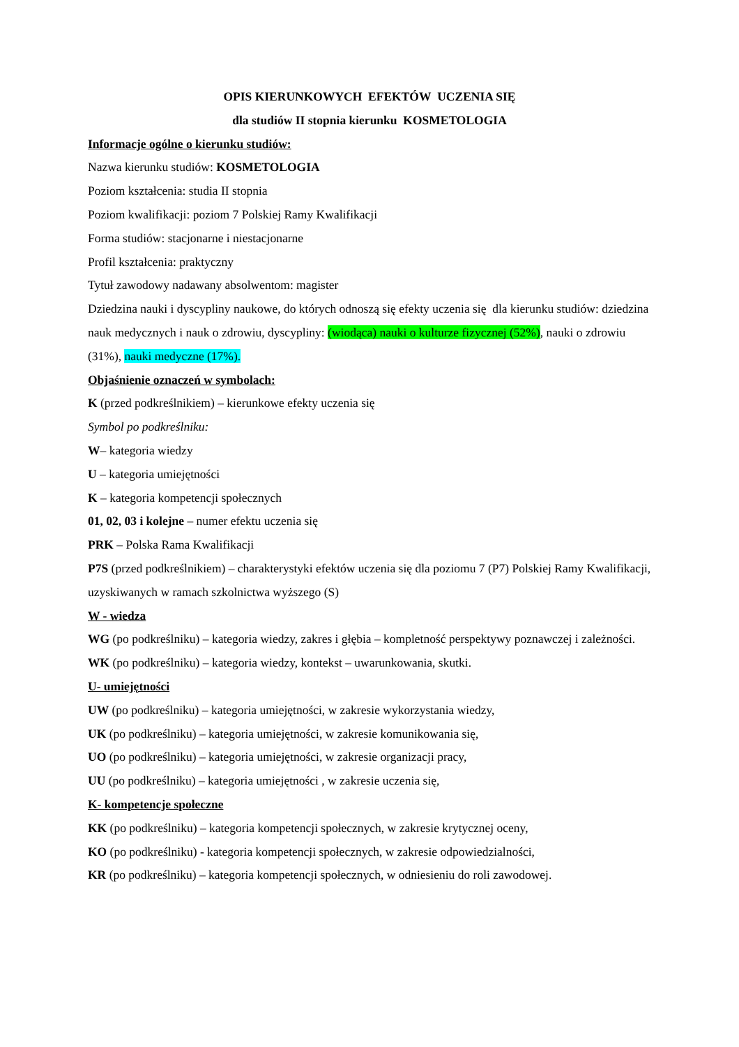OPIS KIERUNKOWYCH EFEKTÓW UCZENIA SIĘ
dla studiów II stopnia kierunku KOSMETOLOGIA
Informacje ogólne o kierunku studiów:
Nazwa kierunku studiów: KOSMETOLOGIA
Poziom kształcenia: studia II stopnia
Poziom kwalifikacji: poziom 7 Polskiej Ramy Kwalifikacji
Forma studiów: stacjonarne i niestacjonarne
Profil kształcenia: praktyczny
Tytuł zawodowy nadawany absolwentom: magister
Dziedzina nauki i dyscypliny naukowe, do których odnoszą się efekty uczenia się dla kierunku studiów: dziedzina nauk medycznych i nauk o zdrowiu, dyscypliny: (wiodąca) nauki o kulturze fizycznej (52%), nauki o zdrowiu (31%), nauki medyczne (17%).
Objaśnienie oznaczeń w symbolach:
K (przed podkreślnikiem) – kierunkowe efekty uczenia się
Symbol po podkreślniku:
W– kategoria wiedzy
U – kategoria umiejętności
K – kategoria kompetencji społecznych
01, 02, 03 i kolejne – numer efektu uczenia się
PRK – Polska Rama Kwalifikacji
P7S (przed podkreślnikiem) – charakterystyki efektów uczenia się dla poziomu 7 (P7) Polskiej Ramy Kwalifikacji, uzyskiwanych w ramach szkolnictwa wyższego (S)
W - wiedza
WG (po podkreślniku) – kategoria wiedzy, zakres i głębia – kompletność perspektywy poznawczej i zależności.
WK (po podkreślniku) – kategoria wiedzy, kontekst – uwarunkowania, skutki.
U- umiejętności
UW (po podkreślniku) – kategoria umiejętności, w zakresie wykorzystania wiedzy,
UK (po podkreślniku) – kategoria umiejętności, w zakresie komunikowania się,
UO (po podkreślniku) – kategoria umiejętności, w zakresie organizacji pracy,
UU (po podkreślniku) – kategoria umiejętności , w zakresie uczenia się,
K- kompetencje społeczne
KK (po podkreślniku) – kategoria kompetencji społecznych, w zakresie krytycznej oceny,
KO (po podkreślniku) - kategoria kompetencji społecznych, w zakresie odpowiedzialności,
KR (po podkreślniku) – kategoria kompetencji społecznych, w odniesieniu do roli zawodowej.